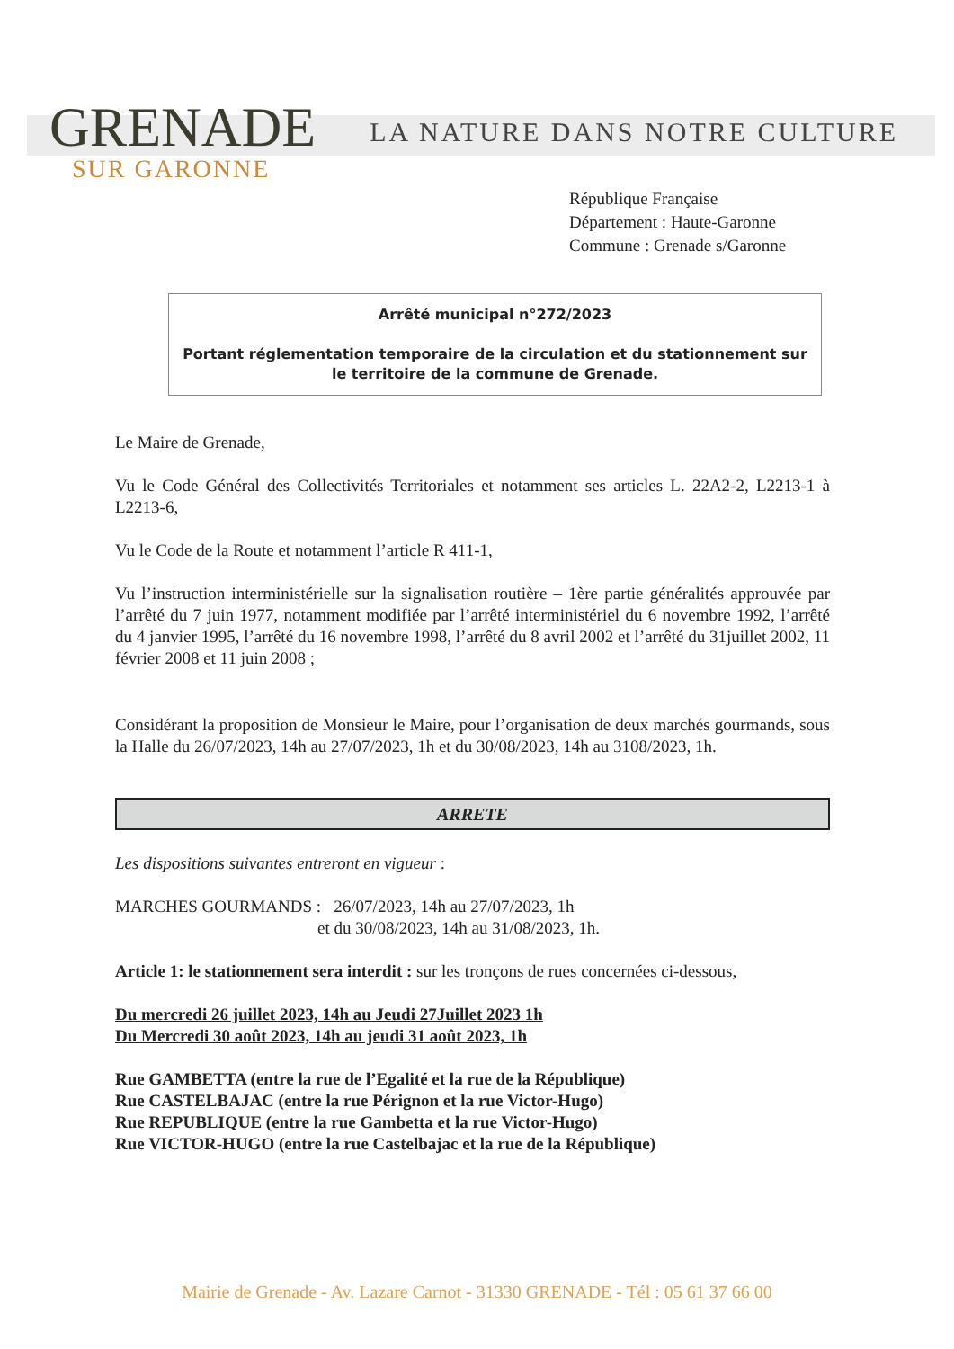GRENADE
SUR GARONNE
LA NATURE DANS NOTRE CULTURE
République Française
Département : Haute-Garonne
Commune : Grenade s/Garonne
Arrêté municipal n°272/2023
Portant réglementation temporaire de la circulation et du stationnement sur le territoire de la commune de Grenade.
Le Maire de Grenade,
Vu le Code Général des Collectivités Territoriales et notamment ses articles L. 22A2-2, L2213-1 à L2213-6,
Vu le Code de la Route et notamment l’article R 411-1,
Vu l’instruction interministérielle sur la signalisation routière – 1ère partie généralités approuvée par l’arrêté du 7 juin 1977, notamment modifiée par l’arrêté interministériel du 6 novembre 1992, l’arrêté du 4 janvier 1995, l’arrêté du 16 novembre 1998, l’arrêté du 8 avril 2002 et l’arrêté du 31juillet 2002, 11 février 2008 et 11 juin 2008 ;
Considérant la proposition de Monsieur le Maire, pour l’organisation de deux marchés gourmands, sous la Halle du 26/07/2023, 14h au 27/07/2023, 1h et du 30/08/2023, 14h au 3108/2023, 1h.
ARRETE
Les dispositions suivantes entreront en vigueur :
MARCHES GOURMANDS : 26/07/2023, 14h au 27/07/2023, 1h
et du 30/08/2023, 14h au 31/08/2023, 1h.
Article 1: le stationnement sera interdit : sur les tronçons de rues concernées ci-dessous,
Du mercredi 26 juillet 2023, 14h au Jeudi 27Juillet 2023 1h
Du Mercredi 30 août 2023, 14h au jeudi 31 août 2023, 1h
Rue GAMBETTA (entre la rue de l’Egalité et la rue de la République)
Rue CASTELBAJAC (entre la rue Pérignon et la rue Victor-Hugo)
Rue REPUBLIQUE (entre la rue Gambetta et la rue Victor-Hugo)
Rue VICTOR-HUGO (entre la rue Castelbajac et la rue de la République)
Mairie de Grenade - Av. Lazare Carnot - 31330 GRENADE - Tél : 05 61 37 66 00